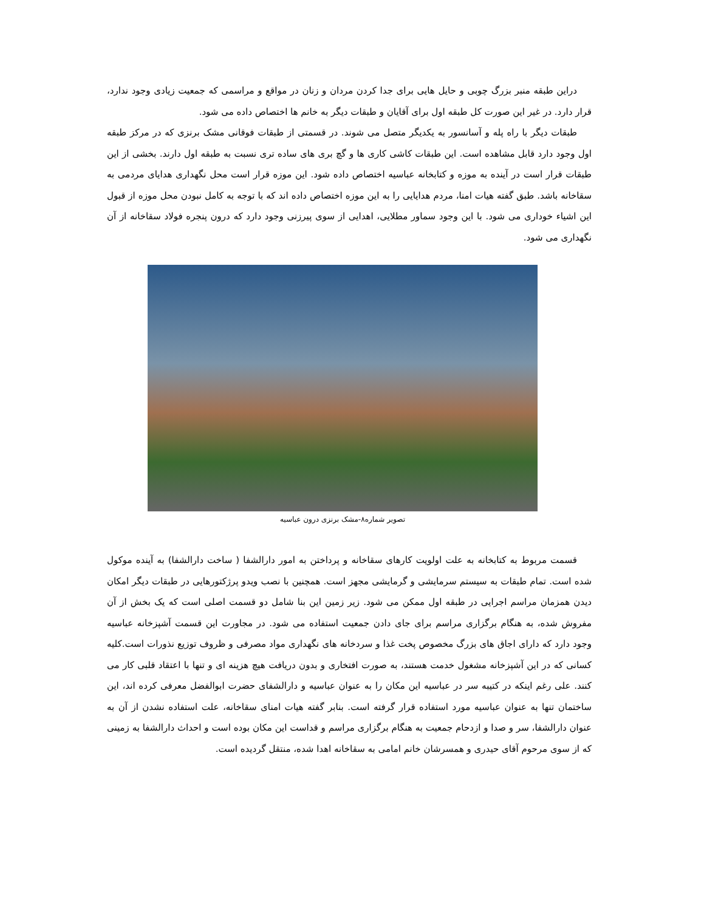دراین طبقه منبر بزرگ چوبی و حایل هایی برای جدا کردن مردان و زنان در مواقع و مراسمی که جمعیت زیادی وجود ندارد، قرار دارد. در غیر این صورت کل طبقه اول برای آقایان و طبقات دیگر به خانم ها اختصاص داده می شود.
طبقات دیگر با راه پله و آسانسور به یکدیگر متصل می شوند. در قسمتی از طبقات فوقانی مشک برنزی که در مرکز طبقه اول وجود دارد قابل مشاهده است. این طبقات کاشی کاری ها و گچ بری های ساده تری نسبت به طبقه اول دارند. بخشی از این طبقات قرار است در آینده به موزه و کتابخانه عباسیه اختصاص داده شود. این موزه قرار است محل نگهداری هدایای مردمی به سقاخانه باشد. طبق گفته هیات امنا، مردم هدایایی را به این موزه اختصاص داده اند که با توجه به کامل نبودن محل موزه از قبول این اشیاء خوداری می شود. با این وجود سماور مطلایی، اهدایی از سوی پیرزنی وجود دارد که درون پنجره فولاد سقاخانه از آن نگهداری می شود.
تصویر شماره۸-مشک برنزی درون عباسیه
قسمت مربوط به کتابخانه به علت اولویت کارهای سقاخانه و پرداختن به امور دارالشفا ( ساخت دارالشفا) به آینده موکول شده است. تمام طبقات به سیستم سرمایشی و گرمایشی مجهز است. همچنین با نصب ویدو پرژکتورهایی در طبقات دیگر امکان دیدن همزمان مراسم اجرایی در طبقه اول ممکن می شود. زیر زمین این بنا شامل دو قسمت اصلی است که یک بخش از آن مفروش شده، به هنگام برگزاری مراسم برای جای دادن جمعیت استفاده می شود. در مجاورت این قسمت آشپزخانه عباسیه وجود دارد که دارای اجاق های بزرگ مخصوص پخت غذا و سردخانه های نگهداری مواد مصرفی و ظروف توزیع نذورات است.کلیه کسانی که در این آشپزخانه مشغول خدمت هستند، به صورت افتخاری و بدون دریافت هیچ هزینه ای و تنها با اعتقاد قلبی کار می کنند. علی رغم اینکه در کتیبه سر در عباسیه این مکان را به عنوان عباسیه و دارالشفای حضرت ابوالفضل معرفی کرده اند، این ساختمان تنها به عنوان عباسیه مورد استفاده قرار گرفته است. بنابر گفته هیات امنای سقاخانه، علت استفاده نشدن از آن به عنوان دارالشفا، سر و صدا و ازدحام جمعیت به هنگام برگزاری مراسم و قداست این مکان بوده است و احداث دارالشفا به زمینی که از سوی مرحوم آقای حیدری و همسرشان خانم امامی به سقاخانه اهدا شده، منتقل گردیده است.